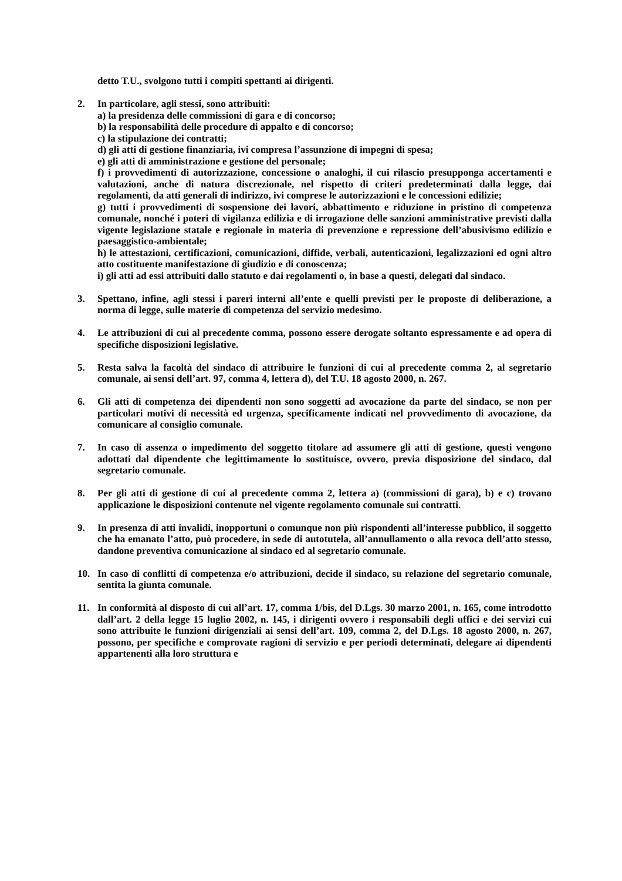detto T.U., svolgono tutti i compiti spettanti ai dirigenti.
2. In particolare, agli stessi, sono attribuiti:
a) la presidenza delle commissioni di gara e di concorso;
b) la responsabilità delle procedure di appalto e di concorso;
c) la stipulazione dei contratti;
d) gli atti di gestione finanziaria, ivi compresa l’assunzione di impegni di spesa;
e) gli atti di amministrazione e gestione del personale;
f) i provvedimenti di autorizzazione, concessione o analoghi, il cui rilascio presupponga accertamenti e valutazioni, anche di natura discrezionale, nel rispetto di criteri predeterminati dalla legge, dai regolamenti, da atti generali di indirizzo, ivi comprese le autorizzazioni e le concessioni edilizie;
g) tutti i provvedimenti di sospensione dei lavori, abbattimento e riduzione in pristino di competenza comunale, nonché i poteri di vigilanza edilizia e di irrogazione delle sanzioni amministrative previsti dalla vigente legislazione statale e regionale in materia di prevenzione e repressione dell’abusivismo edilizio e paesaggistico-ambientale;
h) le attestazioni, certificazioni, comunicazioni, diffide, verbali, autenticazioni, legalizzazioni ed ogni altro atto costituente manifestazione di giudizio e di conoscenza;
i) gli atti ad essi attribuiti dallo statuto e dai regolamenti o, in base a questi, delegati dal sindaco.
3. Spettano, infine, agli stessi i pareri interni all’ente e quelli previsti per le proposte di deliberazione, a norma di legge, sulle materie di competenza del servizio medesimo.
4. Le attribuzioni di cui al precedente comma, possono essere derogate soltanto espressamente e ad opera di specifiche disposizioni legislative.
5. Resta salva la facoltà del sindaco di attribuire le funzioni di cui al precedente comma 2, al segretario comunale, ai sensi dell’art. 97, comma 4, lettera d), del T.U. 18 agosto 2000, n. 267.
6. Gli atti di competenza dei dipendenti non sono soggetti ad avocazione da parte del sindaco, se non per particolari motivi di necessità ed urgenza, specificamente indicati nel provvedimento di avocazione, da comunicare al consiglio comunale.
7. In caso di assenza o impedimento del soggetto titolare ad assumere gli atti di gestione, questi vengono adottati dal dipendente che legittimamente lo sostituisce, ovvero, previa disposizione del sindaco, dal segretario comunale.
8. Per gli atti di gestione di cui al precedente comma 2, lettera a) (commissioni di gara), b) e c) trovano applicazione le disposizioni contenute nel vigente regolamento comunale sui contratti.
9. In presenza di atti invalidi, inopportuni o comunque non più rispondenti all’interesse pubblico, il soggetto che ha emanato l’atto, può procedere, in sede di autotutela, all’annullamento o alla revoca dell’atto stesso, dandone preventiva comunicazione al sindaco ed al segretario comunale.
10. In caso di conflitti di competenza e/o attribuzioni, decide il sindaco, su relazione del segretario comunale, sentita la giunta comunale.
11. In conformità al disposto di cui all’art. 17, comma 1/bis, del D.Lgs. 30 marzo 2001, n. 165, come introdotto dall’art. 2 della legge 15 luglio 2002, n. 145, i dirigenti ovvero i responsabili degli uffici e dei servizi cui sono attribuite le funzioni dirigenziali ai sensi dell’art. 109, comma 2, del D.Lgs. 18 agosto 2000, n. 267, possono, per specifiche e comprovate ragioni di servizio e per periodi determinati, delegare ai dipendenti appartenenti alla loro struttura e